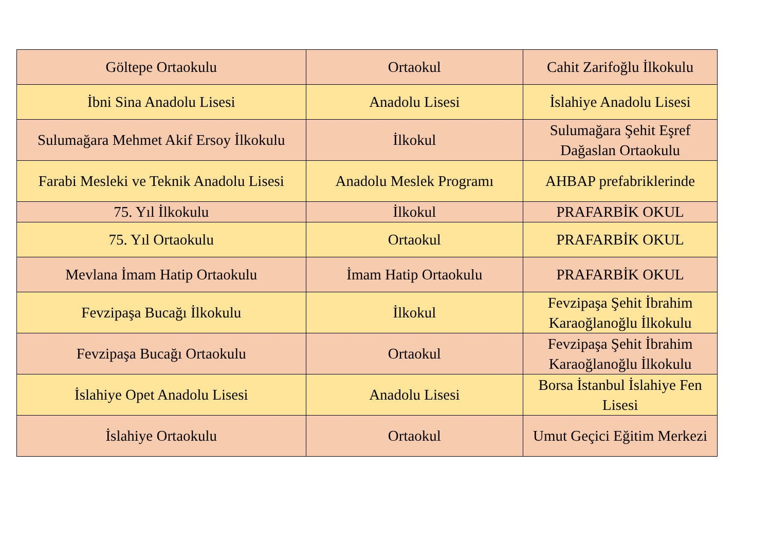| Göltepe Ortaokulu | Ortaokul | Cahit Zarifoğlu İlkokulu |
| İbni Sina Anadolu Lisesi | Anadolu Lisesi | İslahiye Anadolu Lisesi |
| Sulumağara Mehmet Akif Ersoy İlkokulu | İlkokul | Sulumağara Şehit Eşref Dağaslan Ortaokulu |
| Farabi Mesleki ve Teknik Anadolu Lisesi | Anadolu Meslek Programı | AHBAP prefabriklerinde |
| 75. Yıl İlkokulu | İlkokul | PRAFARBİK OKUL |
| 75. Yıl Ortaokulu | Ortaokul | PRAFARBİK OKUL |
| Mevlana İmam Hatip Ortaokulu | İmam Hatip Ortaokulu | PRAFARBİK OKUL |
| Fevzipaşa Bucağı İlkokulu | İlkokul | Fevzipaşa Şehit İbrahim Karaoğlanoğlu İlkokulu |
| Fevzipaşa Bucağı Ortaokulu | Ortaokul | Fevzipaşa Şehit İbrahim Karaoğlanoğlu İlkokulu |
| İslahiye Opet Anadolu Lisesi | Anadolu Lisesi | Borsa İstanbul İslahiye Fen Lisesi |
| İslahiye Ortaokulu | Ortaokul | Umut Geçici Eğitim Merkezi |